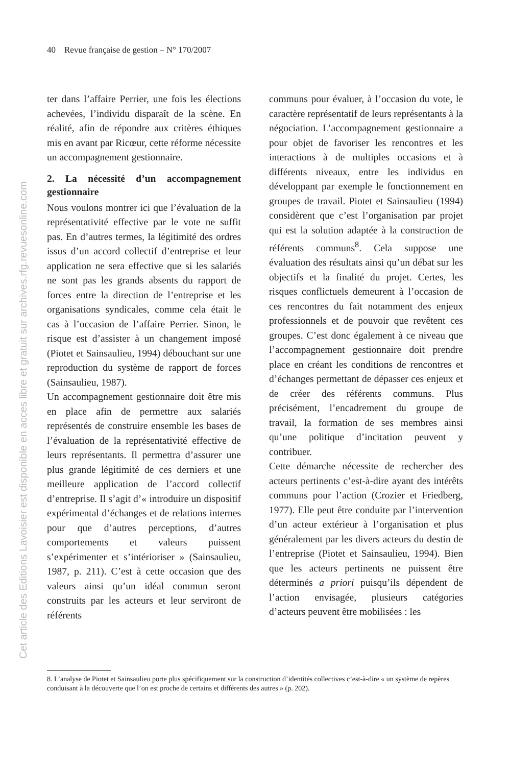40 Revue française de gestion – N° 170/2007
Cet article des Editions Lavoisier est disponible en acces libre et gratuit sur archives.rfg.revuesonline.com
ter dans l’affaire Perrier, une fois les élections achevées, l’individu disparaît de la scène. En réalité, afin de répondre aux critères éthiques mis en avant par Ricœur, cette réforme nécessite un accompagnement gestionnaire.
2. La nécessité d’un accompagnement gestionnaire
Nous voulons montrer ici que l’évaluation de la représentativité effective par le vote ne suffit pas. En d’autres termes, la légitimité des ordres issus d’un accord collectif d’entreprise et leur application ne sera effective que si les salariés ne sont pas les grands absents du rapport de forces entre la direction de l’entreprise et les organisations syndicales, comme cela était le cas à l’occasion de l’affaire Perrier. Sinon, le risque est d’assister à un changement imposé (Piotet et Sainsaulieu, 1994) débouchant sur une reproduction du système de rapport de forces (Sainsaulieu, 1987).
Un accompagnement gestionnaire doit être mis en place afin de permettre aux salariés représentés de construire ensemble les bases de l’évaluation de la représentativité effective de leurs représentants. Il permettra d’assurer une plus grande légitimité de ces derniers et une meilleure application de l’accord collectif d’entreprise. Il s’agit d’« introduire un dispositif expérimental d’échanges et de relations internes pour que d’autres perceptions, d’autres comportements et valeurs puissent s’expérimenter et s’intérioriser » (Sainsaulieu, 1987, p. 211). C’est à cette occasion que des valeurs ainsi qu’un idéal commun seront construits par les acteurs et leur serviront de référents
communs pour évaluer, à l’occasion du vote, le caractère représentatif de leurs représentants à la négociation. L’accompagnement gestionnaire a pour objet de favoriser les rencontres et les interactions à de multiples occasions et à différents niveaux, entre les individus en développant par exemple le fonctionnement en groupes de travail. Piotet et Sainsaulieu (1994) considèrent que c’est l’organisation par projet qui est la solution adaptée à la construction de référents communs<sup>8</sup>. Cela suppose une évaluation des résultats ainsi qu’un débat sur les objectifs et la finalité du projet. Certes, les risques conflictuels demeurent à l’occasion de ces rencontres du fait notamment des enjeux professionnels et de pouvoir que revêtent ces groupes. C’est donc également à ce niveau que l’accompagnement gestionnaire doit prendre place en créant les conditions de rencontres et d’échanges permettant de dépasser ces enjeux et de créer des référents communs. Plus précisément, l’encadrement du groupe de travail, la formation de ses membres ainsi qu’une politique d’incitation peuvent y contribuer.
Cette démarche nécessite de rechercher des acteurs pertinents c’est-à-dire ayant des intérêts communs pour l’action (Crozier et Friedberg, 1977). Elle peut être conduite par l’intervention d’un acteur extérieur à l’organisation et plus généralement par les divers acteurs du destin de l’entreprise (Piotet et Sainsaulieu, 1994). Bien que les acteurs pertinents ne puissent être déterminés a priori puisqu’ils dépendent de l’action envisagée, plusieurs catégories d’acteurs peuvent être mobilisées : les
8. L’analyse de Piotet et Sainsaulieu porte plus spécifiquement sur la construction d’identités collectives c’est-à-dire « un système de repères conduisant à la découverte que l’on est proche de certains et différents des autres » (p. 202).